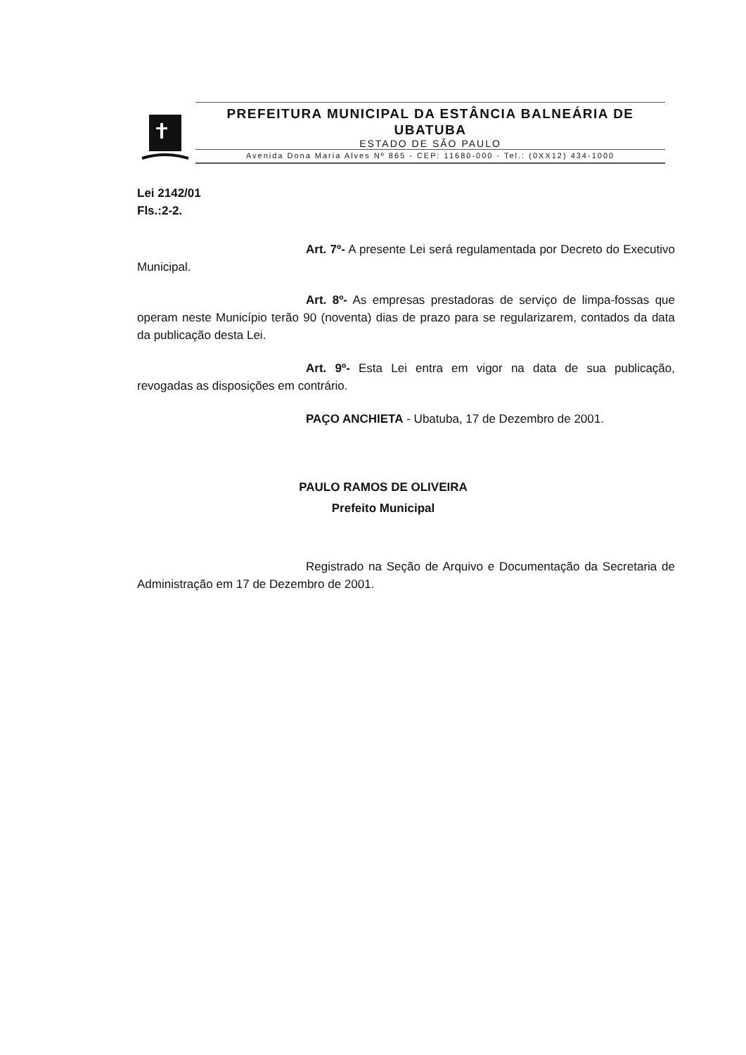PREFEITURA MUNICIPAL DA ESTÂNCIA BALNEÁRIA DE
UBATUBA
ESTADO DE SÃO PAULO
Avenida Dona Maria Alves Nº 865 - CEP: 11680-000 - Tel.: (0XX12) 434-1000
Lei 2142/01
Fls.:2-2.
Art. 7º- A presente Lei será regulamentada por Decreto do Executivo Municipal.
Art. 8º- As empresas prestadoras de serviço de limpa-fossas que operam neste Município terão 90 (noventa) dias de prazo para se regularizarem, contados da data da publicação desta Lei.
Art. 9º- Esta Lei entra em vigor na data de sua publicação, revogadas as disposições em contrário.
PAÇO ANCHIETA - Ubatuba, 17 de Dezembro de 2001.
PAULO RAMOS DE OLIVEIRA
Prefeito Municipal
Registrado na Seção de Arquivo e Documentação da Secretaria de Administração em 17 de Dezembro de 2001.